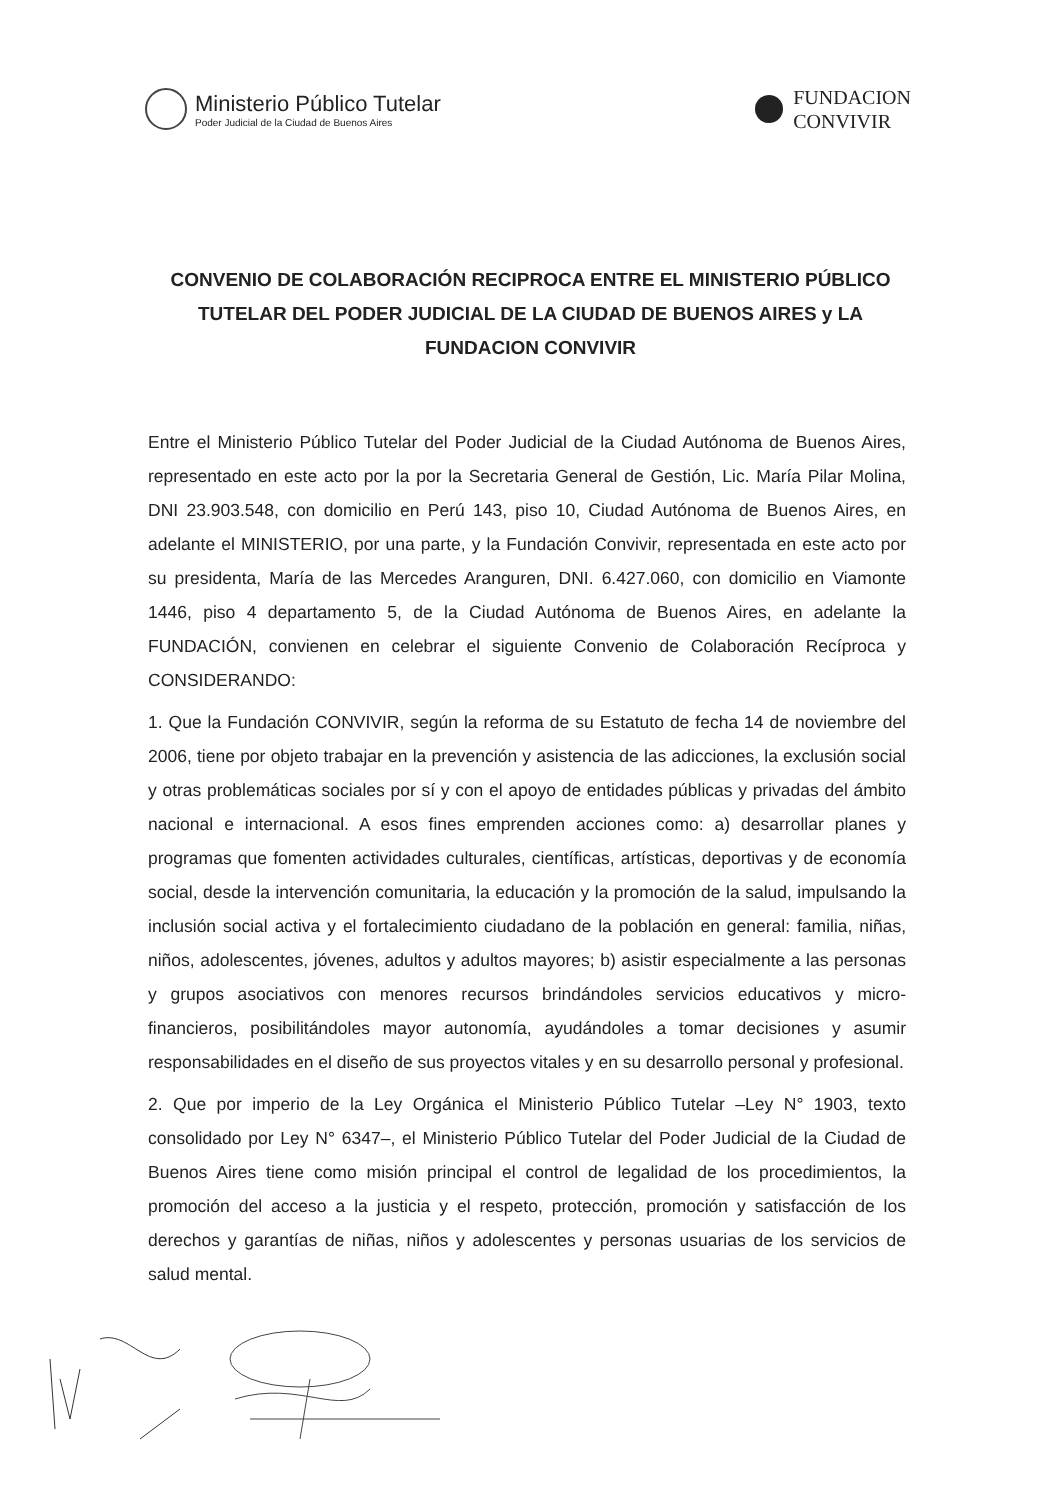Ministerio Público Tutelar
Poder Judicial de la Ciudad de Buenos Aires
FUNDACION
CONVIVIR
CONVENIO DE COLABORACIÓN RECIPROCA ENTRE EL MINISTERIO PÚBLICO TUTELAR DEL PODER JUDICIAL DE LA CIUDAD DE BUENOS AIRES y LA FUNDACION CONVIVIR
Entre el Ministerio Público Tutelar del Poder Judicial de la Ciudad Autónoma de Buenos Aires, representado en este acto por la por la Secretaria General de Gestión, Lic. María Pilar Molina, DNI 23.903.548, con domicilio en Perú 143, piso 10, Ciudad Autónoma de Buenos Aires, en adelante el MINISTERIO, por una parte, y la Fundación Convivir, representada en este acto por su presidenta, María de las Mercedes Aranguren, DNI. 6.427.060, con domicilio en Viamonte 1446, piso 4 departamento 5, de la Ciudad Autónoma de Buenos Aires, en adelante la FUNDACIÓN, convienen en celebrar el siguiente Convenio de Colaboración Recíproca y CONSIDERANDO:
1. Que la Fundación CONVIVIR, según la reforma de su Estatuto de fecha 14 de noviembre del 2006, tiene por objeto trabajar en la prevención y asistencia de las adicciones, la exclusión social y otras problemáticas sociales por sí y con el apoyo de entidades públicas y privadas del ámbito nacional e internacional. A esos fines emprenden acciones como: a) desarrollar planes y programas que fomenten actividades culturales, científicas, artísticas, deportivas y de economía social, desde la intervención comunitaria, la educación y la promoción de la salud, impulsando la inclusión social activa y el fortalecimiento ciudadano de la población en general: familia, niñas, niños, adolescentes, jóvenes, adultos y adultos mayores; b) asistir especialmente a las personas y grupos asociativos con menores recursos brindándoles servicios educativos y micro-financieros, posibilitándoles mayor autonomía, ayudándoles a tomar decisiones y asumir responsabilidades en el diseño de sus proyectos vitales y en su desarrollo personal y profesional.
2. Que por imperio de la Ley Orgánica el Ministerio Público Tutelar –Ley N° 1903, texto consolidado por Ley N° 6347–, el Ministerio Público Tutelar del Poder Judicial de la Ciudad de Buenos Aires tiene como misión principal el control de legalidad de los procedimientos, la promoción del acceso a la justicia y el respeto, protección, promoción y satisfacción de los derechos y garantías de niñas, niños y adolescentes y personas usuarias de los servicios de salud mental.